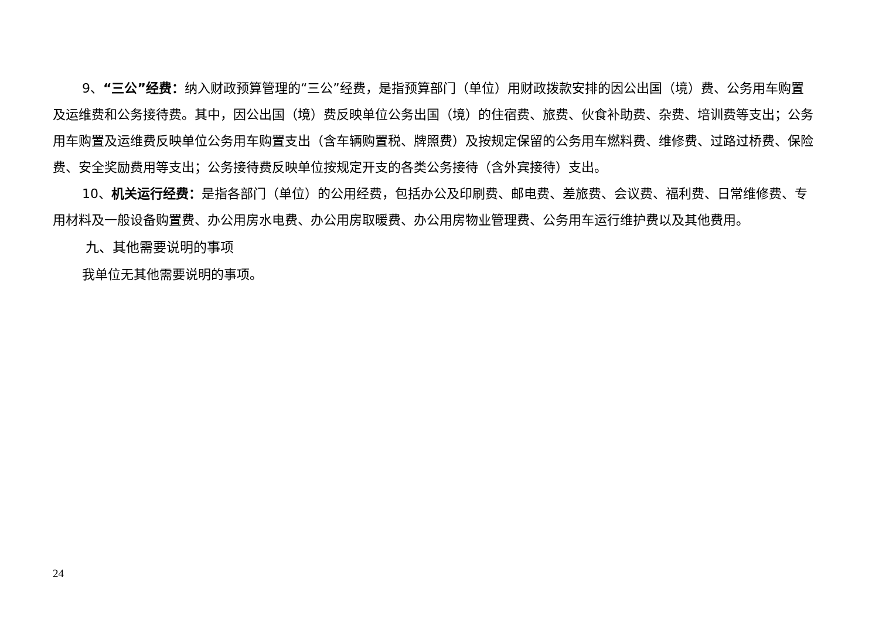9、“三公”经费：纳入财政预算管理的“三公”经费，是指预算部门（单位）用财政拨款安排的因公出国（境）费、公务用车购置及运维费和公务接待费。其中，因公出国（境）费反映单位公务出国（境）的住宿费、旅费、伙食补助费、杂费、培训费等支出；公务用车购置及运维费反映单位公务用车购置支出（含车辆购置税、牌照费）及按规定保留的公务用车燃料费、维修费、过路过桥费、保险费、安全奖励费用等支出；公务接待费反映单位按规定开支的各类公务接待（含外宾接待）支出。
10、机关运行经费：是指各部门（单位）的公用经费，包括办公及印刷费、邮电费、差旅费、会议费、福利费、日常维修费、专用材料及一般设备购置费、办公用房水电费、办公用房取暖费、办公用房物业管理费、公务用车运行维护费以及其他费用。
九、其他需要说明的事项
我单位无其他需要说明的事项。
24